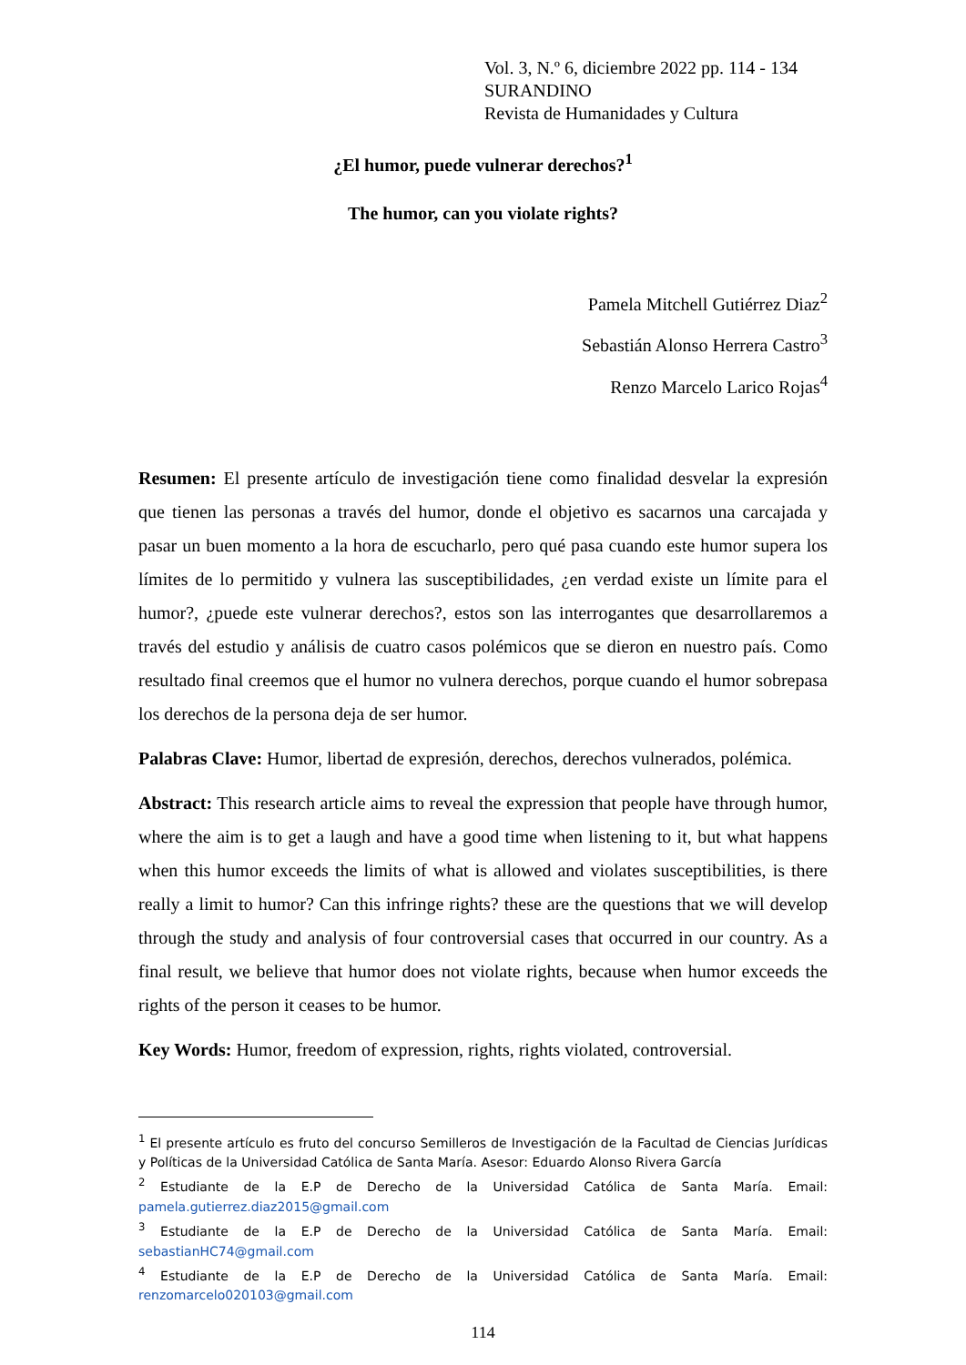Vol. 3, N.º 6, diciembre 2022 pp. 114 - 134
SURANDINO
Revista de Humanidades y Cultura
¿El humor, puede vulnerar derechos?<sup>1</sup>
The humor, can you violate rights?
Pamela Mitchell Gutiérrez Diaz<sup>2</sup>
Sebastián Alonso Herrera Castro<sup>3</sup>
Renzo Marcelo Larico Rojas<sup>4</sup>
Resumen: El presente artículo de investigación tiene como finalidad desvelar la expresión que tienen las personas a través del humor, donde el objetivo es sacarnos una carcajada y pasar un buen momento a la hora de escucharlo, pero qué pasa cuando este humor supera los límites de lo permitido y vulnera las susceptibilidades, ¿en verdad existe un límite para el humor?, ¿puede este vulnerar derechos?, estos son las interrogantes que desarrollaremos a través del estudio y análisis de cuatro casos polémicos que se dieron en nuestro país. Como resultado final creemos que el humor no vulnera derechos, porque cuando el humor sobrepasa los derechos de la persona deja de ser humor.
Palabras Clave: Humor, libertad de expresión, derechos, derechos vulnerados, polémica.
Abstract: This research article aims to reveal the expression that people have through humor, where the aim is to get a laugh and have a good time when listening to it, but what happens when this humor exceeds the limits of what is allowed and violates susceptibilities, is there really a limit to humor? Can this infringe rights? these are the questions that we will develop through the study and analysis of four controversial cases that occurred in our country. As a final result, we believe that humor does not violate rights, because when humor exceeds the rights of the person it ceases to be humor.
Key Words: Humor, freedom of expression, rights, rights violated, controversial.
<sup>1</sup> El presente artículo es fruto del concurso Semilleros de Investigación de la Facultad de Ciencias Jurídicas y Políticas de la Universidad Católica de Santa María. Asesor: Eduardo Alonso Rivera García
<sup>2</sup> Estudiante de la E.P de Derecho de la Universidad Católica de Santa María. Email: pamela.gutierrez.diaz2015@gmail.com
<sup>3</sup> Estudiante de la E.P de Derecho de la Universidad Católica de Santa María. Email: sebastianHC74@gmail.com
<sup>4</sup> Estudiante de la E.P de Derecho de la Universidad Católica de Santa María. Email: renzomarcelo020103@gmail.com
114